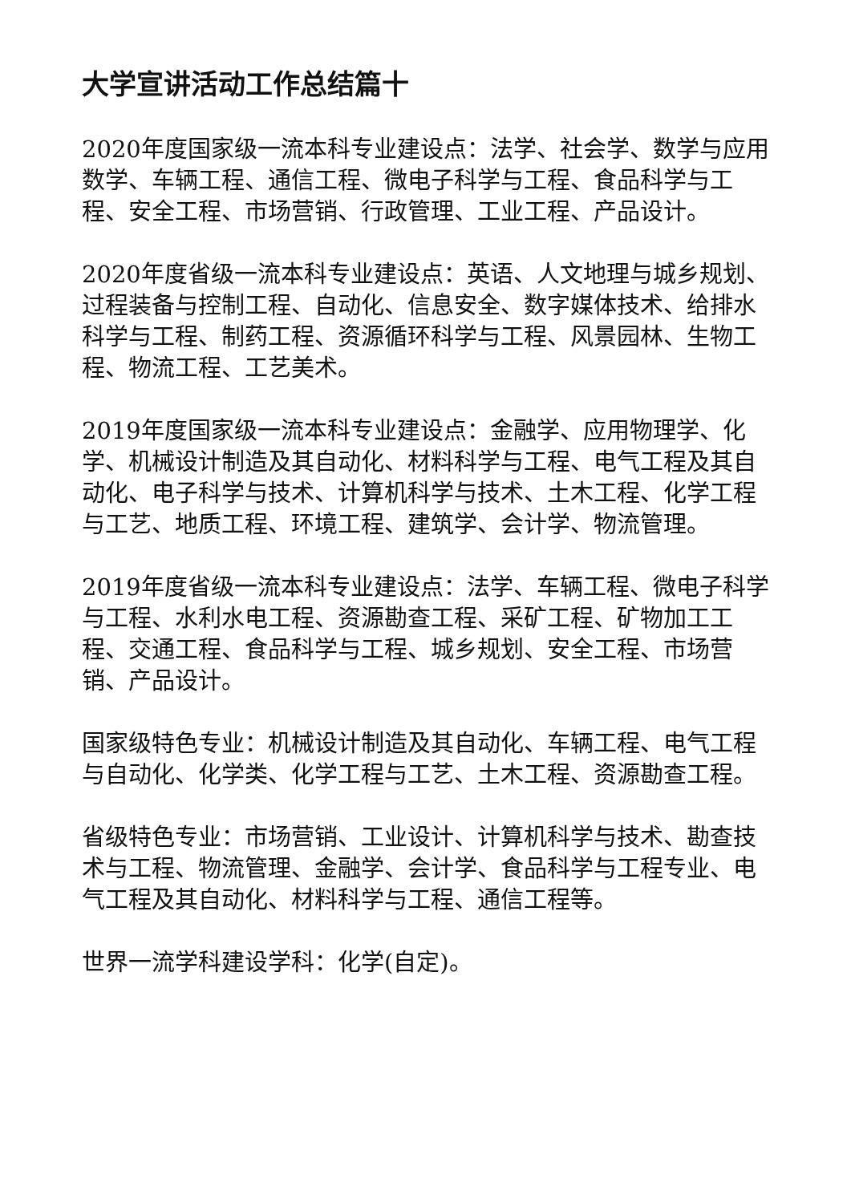大学宣讲活动工作总结篇十
2020年度国家级一流本科专业建设点：法学、社会学、数学与应用数学、车辆工程、通信工程、微电子科学与工程、食品科学与工程、安全工程、市场营销、行政管理、工业工程、产品设计。
2020年度省级一流本科专业建设点：英语、人文地理与城乡规划、过程装备与控制工程、自动化、信息安全、数字媒体技术、给排水科学与工程、制药工程、资源循环科学与工程、风景园林、生物工程、物流工程、工艺美术。
2019年度国家级一流本科专业建设点：金融学、应用物理学、化学、机械设计制造及其自动化、材料科学与工程、电气工程及其自动化、电子科学与技术、计算机科学与技术、土木工程、化学工程与工艺、地质工程、环境工程、建筑学、会计学、物流管理。
2019年度省级一流本科专业建设点：法学、车辆工程、微电子科学与工程、水利水电工程、资源勘查工程、采矿工程、矿物加工工程、交通工程、食品科学与工程、城乡规划、安全工程、市场营销、产品设计。
国家级特色专业：机械设计制造及其自动化、车辆工程、电气工程与自动化、化学类、化学工程与工艺、土木工程、资源勘查工程。
省级特色专业：市场营销、工业设计、计算机科学与技术、勘查技术与工程、物流管理、金融学、会计学、食品科学与工程专业、电气工程及其自动化、材料科学与工程、通信工程等。
世界一流学科建设学科：化学(自定)。